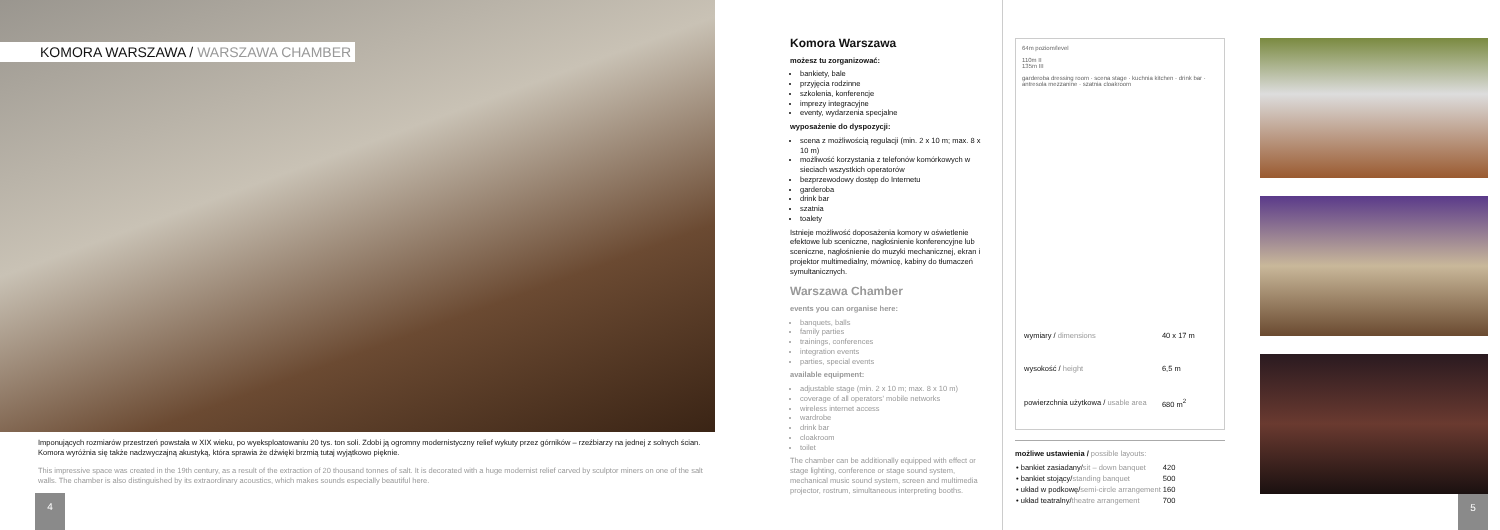KOMORA WARSZAWA / WARSZAWA CHAMBER
Imponujących rozmiarów przestrzeń powstała w XIX wieku, po wyeksploatowaniu 20 tys. ton soli. Zdobi ją ogromny modernistyczny relief wykuty przez górników – rzeźbiarzy na jednej z solnych ścian. Komora wyróżnia się także nadzwyczajną akustyką, która sprawia że dźwięki brzmią tutaj wyjątkowo pięknie.
This impressive space was created in the 19th century, as a result of the extraction of 20 thousand tonnes of salt. It is decorated with a huge modernist relief carved by sculptor miners on one of the salt walls. The chamber is also distinguished by its extraordinary acoustics, which makes sounds especially beautiful here.
4
Komora Warszawa
możesz tu zorganizować:
bankiety, bale
przyjęcia rodzinne
szkolenia, konferencje
imprezy integracyjne
eventy, wydarzenia specjalne
wyposażenie do dyspozycji:
scena z możliwością regulacji (min. 2 x 10 m; max. 8 x 10 m)
możliwość korzystania z telefonów komórkowych w sieciach wszystkich operatorów
bezprzewodowy dostęp do Internetu
garderoba
drink bar
szatnia
toalety
Istnieje możliwość doposażenia komory w oświetlenie efektowe lub sceniczne, nagłośnienie konferencyjne lub sceniczne, nagłośnienie do muzyki mechanicznej, ekran i projektor multimedialny, mównicę, kabiny do tłumaczeń symultanicznych.
Warszawa Chamber
events you can organise here:
banquets, balls
family parties
trainings, conferences
integration events
parties, special events
available equipment:
adjustable stage (min. 2 x 10 m; max. 8 x 10 m)
coverage of all operators' mobile networks
wireless internet access
wardrobe
drink bar
cloakroom
toilet
The chamber can be additionally equipped with effect or stage lighting, conference or stage sound system, mechanical music sound system, screen and multimedia projector, rostrum, simultaneous interpreting booths.
64m poziom/level
110m II
135m III
garderoba dressing room · scena stage · kuchnia kitchen · drink bar · antresola mezzanine · szatnia cloakroom
| wymiary / dimensions | 40 x 17 m |
| wysokość / height | 6,5 m |
| powierzchnia użytkowa / usable area | 680 m<sup>2</sup> |
możliwe ustawienia / possible layouts:
| • bankiet zasiadany/ sit – down banquet | 420 |
| • bankiet stojący/ standing banquet | 500 |
| • układ w podkowę/ semi-circle arrangement | 160 |
| • układ teatralny/ theatre arrangement | 700 |
5